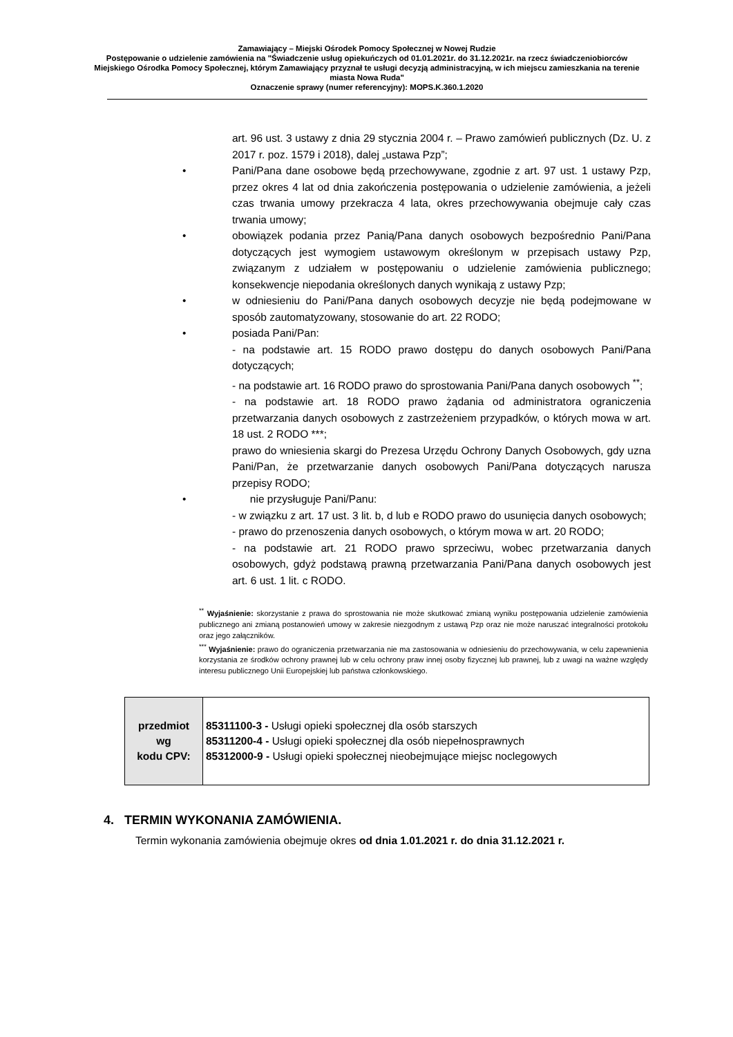Zamawiający – Miejski Ośrodek Pomocy Społecznej w Nowej Rudzie
Postępowanie o udzielenie zamówienia na "Świadczenie usług opiekuńczych od 01.01.2021r. do 31.12.2021r. na rzecz świadczeniobiorców Miejskiego Ośrodka Pomocy Społecznej, którym Zamawiający przyznał te usługi decyzją administracyjną, w ich miejscu zamieszkania na terenie miasta Nowa Ruda"
Oznaczenie sprawy (numer referencyjny): MOPS.K.360.1.2020
art. 96 ust. 3 ustawy z dnia 29 stycznia 2004 r. – Prawo zamówień publicznych (Dz. U. z 2017 r. poz. 1579 i 2018), dalej „ustawa Pzp”;
• Pani/Pana dane osobowe będą przechowywane, zgodnie z art. 97 ust. 1 ustawy Pzp, przez okres 4 lat od dnia zakończenia postępowania o udzielenie zamówienia, a jeżeli czas trwania umowy przekracza 4 lata, okres przechowywania obejmuje cały czas trwania umowy;
• obowiązek podania przez Panią/Pana danych osobowych bezpośrednio Pani/Pana dotyczących jest wymogiem ustawowym określonym w przepisach ustawy Pzp, związanym z udziałem w postępowaniu o udzielenie zamówienia publicznego; konsekwencje niepodania określonych danych wynikają z ustawy Pzp;
• w odniesieniu do Pani/Pana danych osobowych decyzje nie będą podejmowane w sposób zautomatyzowany, stosowanie do art. 22 RODO;
• posiada Pani/Pan:
- na podstawie art. 15 RODO prawo dostępu do danych osobowych Pani/Pana dotyczących;
- na podstawie art. 16 RODO prawo do sprostowania Pani/Pana danych osobowych <sup>**</sup>;
- na podstawie art. 18 RODO prawo żądania od administratora ograniczenia przetwarzania danych osobowych z zastrzeżeniem przypadków, o których mowa w art. 18 ust. 2 RODO ***;
prawo do wniesienia skargi do Prezesa Urzędu Ochrony Danych Osobowych, gdy uzna Pani/Pan, że przetwarzanie danych osobowych Pani/Pana dotyczących narusza przepisy RODO;
• nie przysługuje Pani/Panu:
- w związku z art. 17 ust. 3 lit. b, d lub e RODO prawo do usunięcia danych osobowych;
- prawo do przenoszenia danych osobowych, o którym mowa w art. 20 RODO;
- na podstawie art. 21 RODO prawo sprzeciwu, wobec przetwarzania danych osobowych, gdyż podstawą prawną przetwarzania Pani/Pana danych osobowych jest art. 6 ust. 1 lit. c RODO.
<sup>**</sup> Wyjaśnienie: skorzystanie z prawa do sprostowania nie może skutkować zmianą wyniku postępowania udzielenie zamówienia publicznego ani zmianą postanowień umowy w zakresie niezgodnym z ustawą Pzp oraz nie może naruszać integralności protokołu oraz jego załączników.
<sup>***</sup> Wyjaśnienie: prawo do ograniczenia przetwarzania nie ma zastosowania w odniesieniu do przechowywania, w celu zapewnienia korzystania ze środków ochrony prawnej lub w celu ochrony praw innej osoby fizycznej lub prawnej, lub z uwagi na ważne względy interesu publicznego Unii Europejskiej lub państwa członkowskiego.
| przedmiot wg kodu CPV: | 85311100-3 - Usługi opieki społecznej dla osób starszych 85311200-4 - Usługi opieki społecznej dla osób niepełnosprawnych 85312000-9 - Usługi opieki społecznej nieobejmujące miejsc noclegowych |
4. TERMIN WYKONANIA ZAMÓWIENIA.
Termin wykonania zamówienia obejmuje okres od dnia 1.01.2021 r. do dnia 31.12.2021 r.